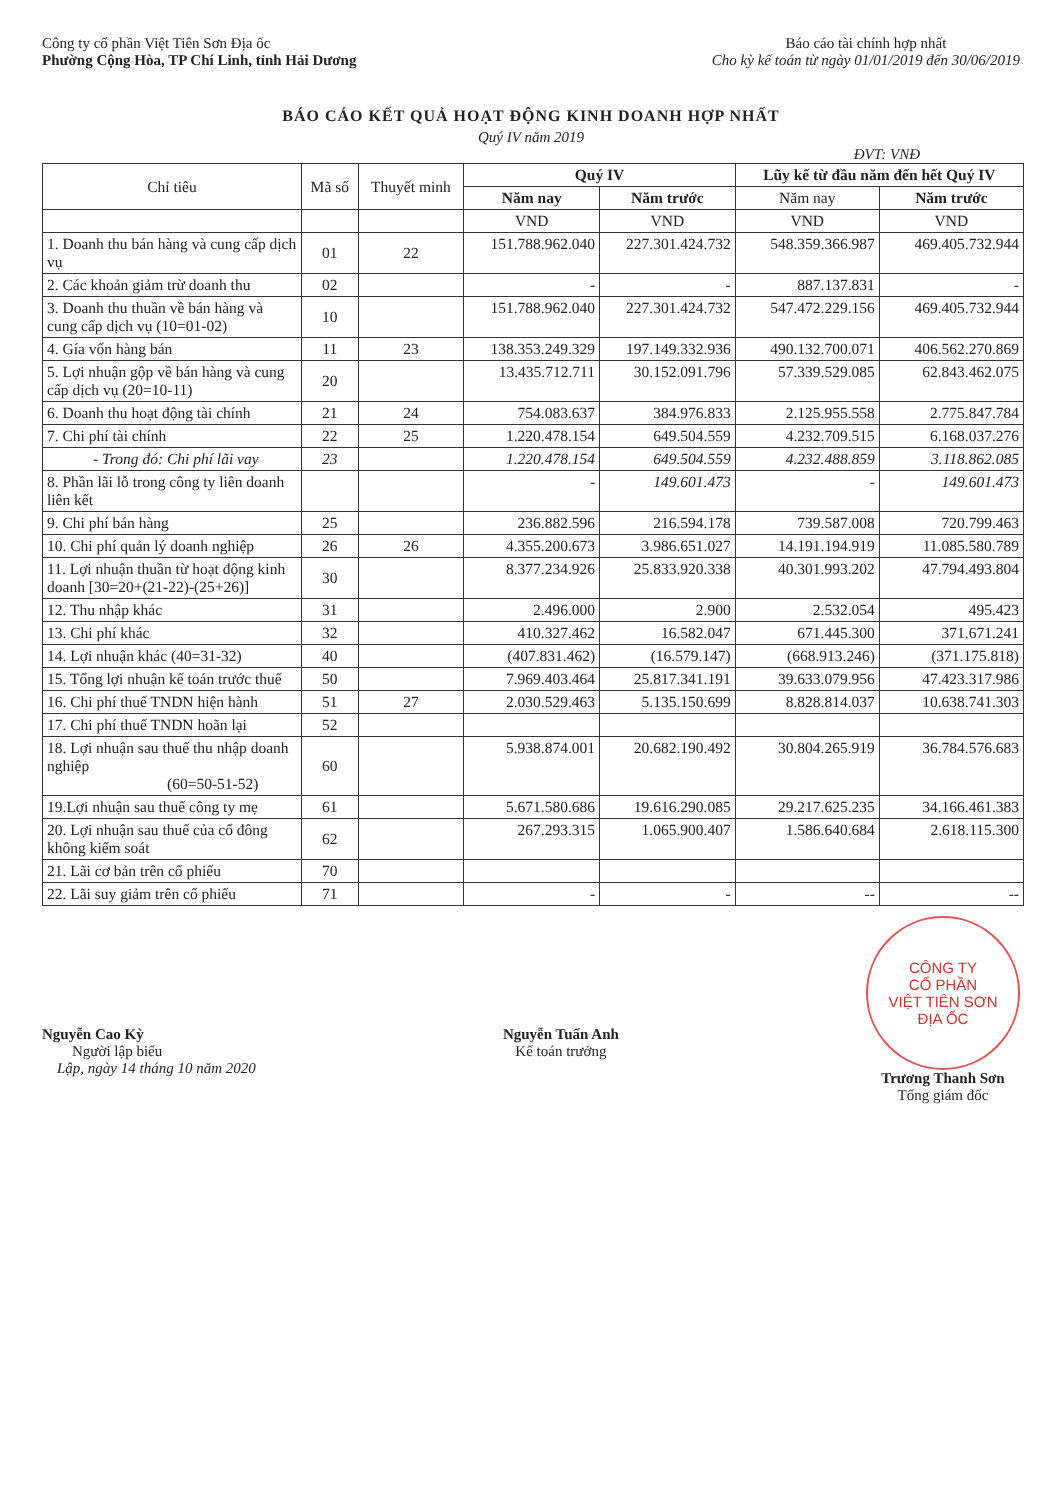Công ty cổ phần Việt Tiên Sơn Địa ốc
Phường Cộng Hòa, TP Chí Linh, tỉnh Hải Dương
Báo cáo tài chính hợp nhất
Cho kỳ kế toán từ ngày 01/01/2019 đến 30/06/2019
BÁO CÁO KẾT QUẢ HOẠT ĐỘNG KINH DOANH HỢP NHẤT
Quý IV năm 2019
ĐVT: VNĐ
| Chỉ tiêu | Mã số | Thuyết minh | Quý IV | | Lũy kế từ đầu năm đến hết Quý IV | |
| --- | --- | --- | --- | --- | --- | --- |
| | | | Năm nay | Năm trước | Năm nay | Năm trước |
| | | | VND | VND | VND | VND |
| 1. Doanh thu bán hàng và cung cấp dịch vụ | 01 | 22 | 151.788.962.040 | 227.301.424.732 | 548.359.366.987 | 469.405.732.944 |
| 2. Các khoản giảm trừ doanh thu | 02 | | - | - | 887.137.831 | - |
| 3. Doanh thu thuần về bán hàng và cung cấp dịch vụ (10=01-02) | 10 | | 151.788.962.040 | 227.301.424.732 | 547.472.229.156 | 469.405.732.944 |
| 4. Gía vốn hàng bán | 11 | 23 | 138.353.249.329 | 197.149.332.936 | 490.132.700.071 | 406.562.270.869 |
| 5. Lợi nhuận gộp về bán hàng và cung cấp dịch vụ (20=10-11) | 20 | | 13.435.712.711 | 30.152.091.796 | 57.339.529.085 | 62.843.462.075 |
| 6. Doanh thu hoạt động tài chính | 21 | 24 | 754.083.637 | 384.976.833 | 2.125.955.558 | 2.775.847.784 |
| 7. Chi phí tài chính | 22 | 25 | 1.220.478.154 | 649.504.559 | 4.232.709.515 | 6.168.037.276 |
| - Trong đó: Chi phí lãi vay | 23 | | 1.220.478.154 | 649.504.559 | 4.232.488.859 | 3.118.862.085 |
| 8. Phần lãi lỗ trong công ty liên doanh liên kết | | | - | 149.601.473 | - | 149.601.473 |
| 9. Chi phí bán hàng | 25 | | 236.882.596 | 216.594.178 | 739.587.008 | 720.799.463 |
| 10. Chi phí quản lý doanh nghiệp | 26 | 26 | 4.355.200.673 | 3.986.651.027 | 14.191.194.919 | 11.085.580.789 |
| 11. Lợi nhuận thuần từ hoạt động kinh doanh [30=20+(21-22)-(25+26)] | 30 | | 8.377.234.926 | 25.833.920.338 | 40.301.993.202 | 47.794.493.804 |
| 12. Thu nhập khác | 31 | | 2.496.000 | 2.900 | 2.532.054 | 495.423 |
| 13. Chi phí khác | 32 | | 410.327.462 | 16.582.047 | 671.445.300 | 371.671.241 |
| 14. Lợi nhuận khác (40=31-32) | 40 | | (407.831.462) | (16.579.147) | (668.913.246) | (371.175.818) |
| 15. Tổng lợi nhuận kế toán trước thuế | 50 | | 7.969.403.464 | 25.817.341.191 | 39.633.079.956 | 47.423.317.986 |
| 16. Chi phí thuế TNDN hiện hành | 51 | 27 | 2.030.529.463 | 5.135.150.699 | 8.828.814.037 | 10.638.741.303 |
| 17. Chi phí thuế TNDN hoãn lại | 52 | | | | | |
| 18. Lợi nhuận sau thuế thu nhập doanh nghiệp (60=50-51-52) | 60 | | 5.938.874.001 | 20.682.190.492 | 30.804.265.919 | 36.784.576.683 |
| 19.Lợi nhuận sau thuế công ty mẹ | 61 | | 5.671.580.686 | 19.616.290.085 | 29.217.625.235 | 34.166.461.383 |
| 20. Lợi nhuận sau thuế của cổ đông không kiểm soát | 62 | | 267.293.315 | 1.065.900.407 | 1.586.640.684 | 2.618.115.300 |
| 21. Lãi cơ bản trên cổ phiếu | 70 | | | | | |
| 22. Lãi suy giảm trên cổ phiếu | 71 | | - | - | -- | -- |
Nguyễn Cao Kỳ
Người lập biểu
Lập, ngày 14 tháng 10 năm 2020
Nguyễn Tuấn Anh
Kế toán trưởng
CÔNG TY
CỔ PHẦN
VIỆT TIÊN SƠN
ĐỊA ỐC
Trương Thanh Sơn
Tổng giám đốc